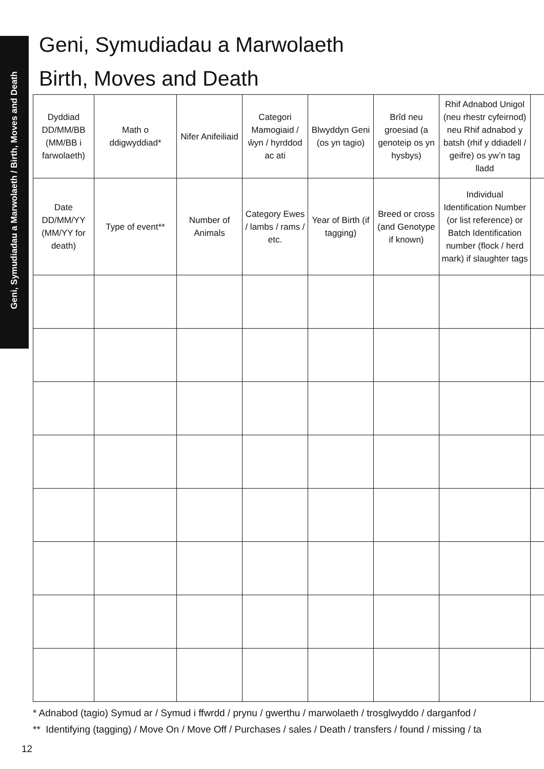Geni, Symudiadau a Marwolaeth / Birth, Moves and Death
Geni, Symudiadau a Marwolaeth
Birth, Moves and Death
| Dyddiad DD/MM/BB (MM/BB i farwolaeth) | Math o ddigwyddiad* | Nifer Anifeiliaid | Categori Mamogiaid / ŵyn / hyrddod ac ati | Blwyddyn Geni (os yn tagio) | Brîd neu groesiad (a genoteip os yn hysbys) | Rhif Adnabod Unigol (neu rhestr cyfeirnod) neu Rhif adnabod y batsh (rhif y ddiadell / geifre) os yw’n tag lladd | |
| --- | --- | --- | --- | --- | --- | --- | --- |
| Date DD/MM/YY (MM/YY for death) | Type of event** | Number of Animals | Category Ewes / lambs / rams / etc. | Year of Birth (if tagging) | Breed or cross (and Genotype if known) | Individual Identification Number (or list reference) or Batch Identification number (flock / herd mark) if slaughter tags | |
* Adnabod (tagio) Symud ar / Symud i ffwrdd / prynu / gwerthu / marwolaeth / trosglwyddo / darganfod /
** Identifying (tagging) / Move On / Move Off / Purchases / sales / Death / transfers / found / missing / ta
12